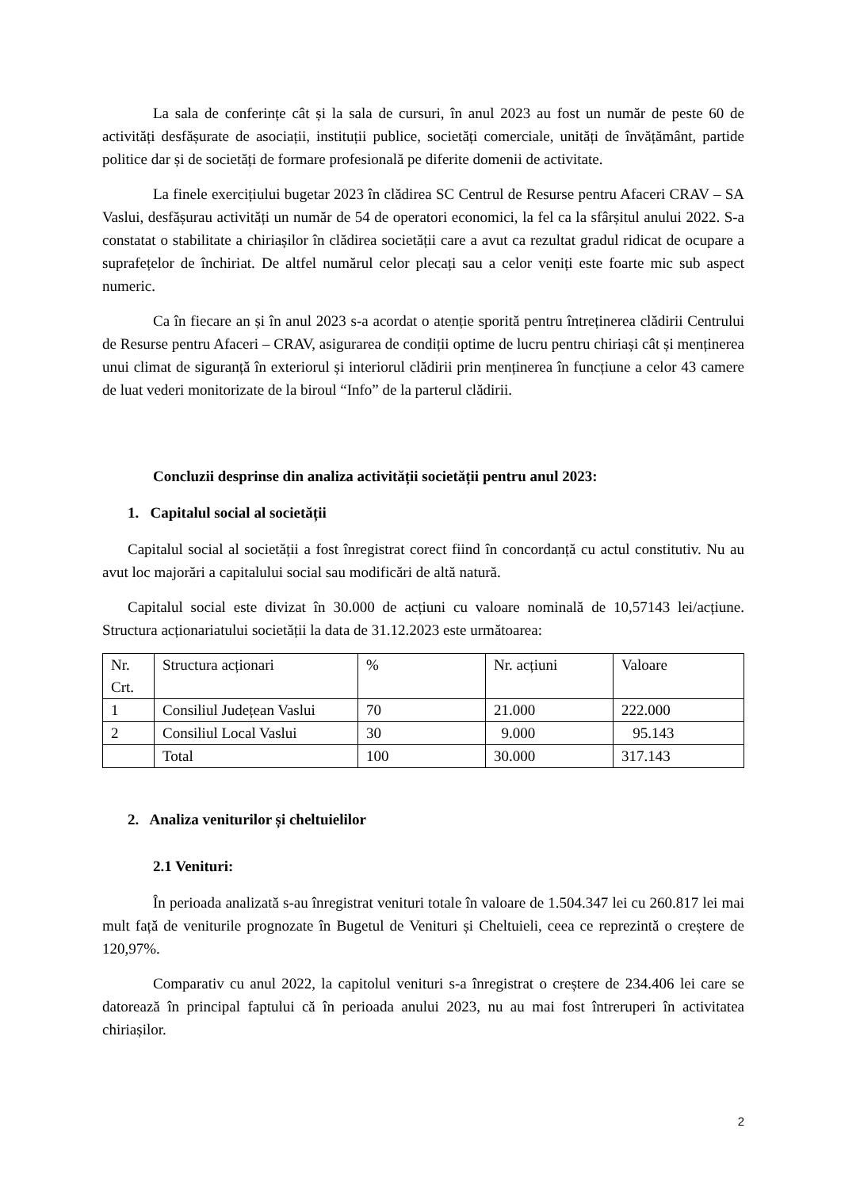La sala de conferințe cât și la sala de cursuri, în anul 2023 au fost un număr de peste 60 de activități desfășurate de asociații, instituții publice, societăți comerciale, unități de învățământ, partide politice dar și de societăți de formare profesională pe diferite domenii de activitate.
La finele exercițiului bugetar 2023 în clădirea SC Centrul de Resurse pentru Afaceri CRAV – SA Vaslui, desfășurau activități un număr de 54 de operatori economici, la fel ca la sfârșitul anului 2022. S-a constatat o stabilitate a chiriașilor în clădirea societății care a avut ca rezultat gradul ridicat de ocupare a suprafețelor de închiriat. De altfel numărul celor plecați sau a celor veniți este foarte mic sub aspect numeric.
Ca în fiecare an și în anul 2023 s-a acordat o atenție sporită pentru întreținerea clădirii Centrului de Resurse pentru Afaceri – CRAV, asigurarea de condiții optime de lucru pentru chiriași cât și menținerea unui climat de siguranță în exteriorul și interiorul clădirii prin menținerea în funcțiune a celor 43 camere de luat vederi monitorizate de la biroul “Info” de la parterul clădirii.
Concluzii desprinse din analiza activității societății pentru anul 2023:
1. Capitalul social al societății
Capitalul social al societății a fost înregistrat corect fiind în concordanță cu actul constitutiv. Nu au avut loc majorări a capitalului social sau modificări de altă natură.
Capitalul social este divizat în 30.000 de acțiuni cu valoare nominală de 10,57143 lei/acțiune. Structura acționariatului societății la data de 31.12.2023 este următoarea:
| Nr. Crt. | Structura acționari | % | Nr. acțiuni | Valoare |
| 1 | Consiliul Județean Vaslui | 70 | 21.000 | 222.000 |
| 2 | Consiliul Local Vaslui | 30 | 9.000 | 95.143 |
| | Total | 100 | 30.000 | 317.143 |
2. Analiza veniturilor și cheltuielilor
2.1 Venituri:
În perioada analizată s-au înregistrat venituri totale în valoare de 1.504.347 lei cu 260.817 lei mai mult față de veniturile prognozate în Bugetul de Venituri și Cheltuieli, ceea ce reprezintă o creștere de 120,97%.
Comparativ cu anul 2022, la capitolul venituri s-a înregistrat o creștere de 234.406 lei care se datorează în principal faptului că în perioada anului 2023, nu au mai fost întreruperi în activitatea chiriașilor.
2